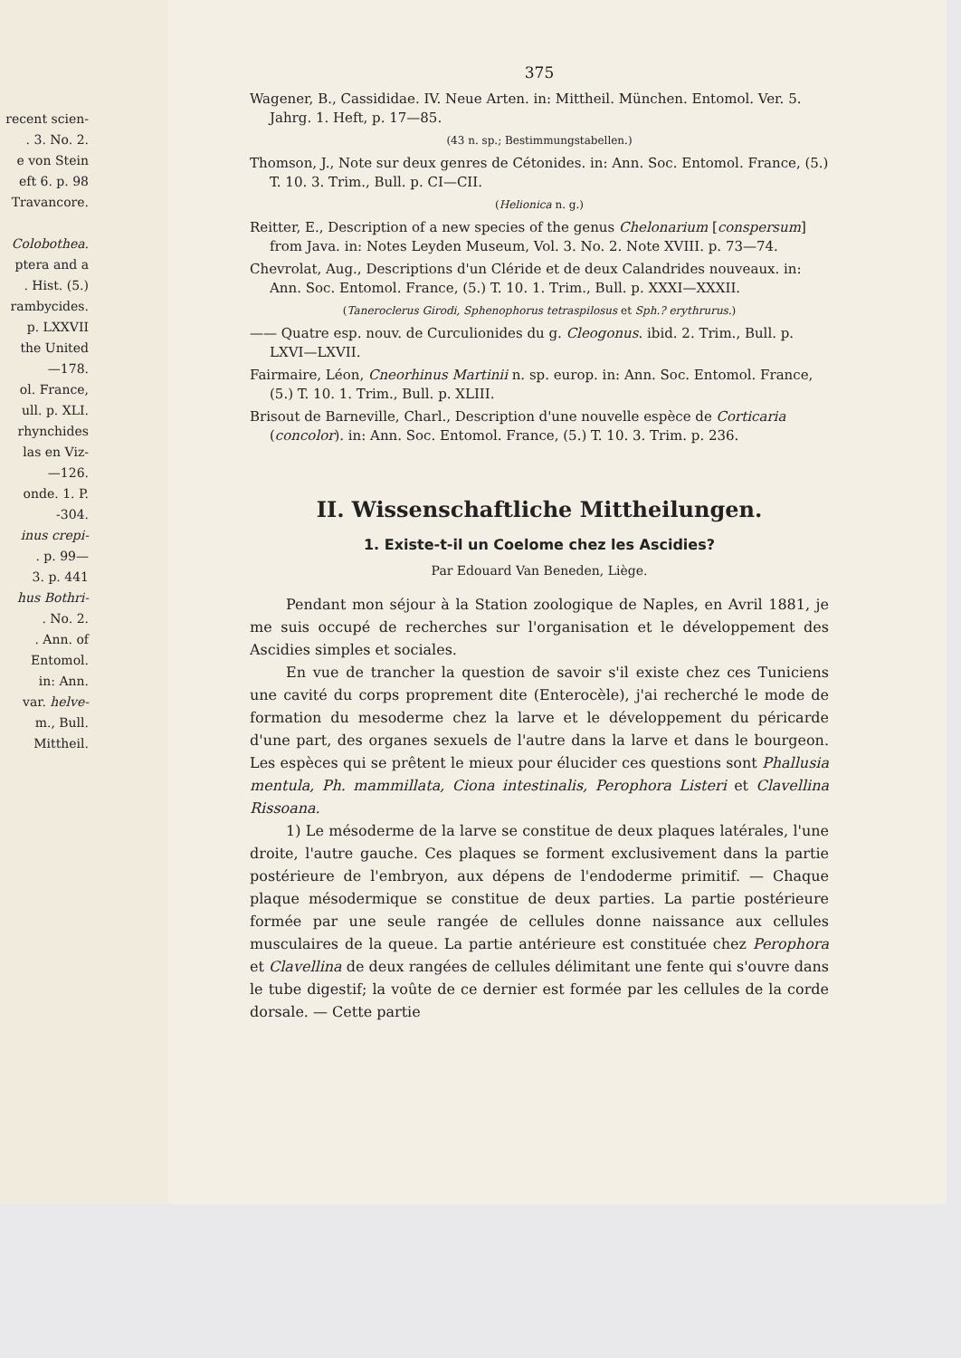recent scien-
. 3. No. 2.
e von Stein
eft 6. p. 98
Travancore.
Colobothea.
ptera and a
. Hist. (5.)
rambycides.
p. LXXVII
the United
—178.
ol. France,
ull. p. XLI.
rhynchides
las en Viz-
—126.
onde. 1. P.
-304.
inus crepi-
. p. 99—
3. p. 441
hus Bothri-
. No. 2.
. Ann. of
Entomol.
in: Ann.
var. helve-
m., Bull.
Mittheil.
375
Wagener, B., Cassididae. IV. Neue Arten. in: Mittheil. München. Entomol. Ver. 5. Jahrg. 1. Heft, p. 17—85.
(43 n. sp.; Bestimmungstabellen.)
Thomson, J., Note sur deux genres de Cétonides. in: Ann. Soc. Entomol. France, (5.) T. 10. 3. Trim., Bull. p. CI—CII.
(Helionica n. g.)
Reitter, E., Description of a new species of the genus Chelonarium [conspersum] from Java. in: Notes Leyden Museum, Vol. 3. No. 2. Note XVIII. p. 73—74.
Chevrolat, Aug., Descriptions d'un Cléride et de deux Calandrides nouveaux. in: Ann. Soc. Entomol. France, (5.) T. 10. 1. Trim., Bull. p. XXXI—XXXII.
(Taneroclerus Girodi, Sphenophorus tetraspilosus et Sph.? erythrurus.)
—— Quatre esp. nouv. de Curculionides du g. Cleogonus. ibid. 2. Trim., Bull. p. LXVI—LXVII.
Fairmaire, Léon, Cneorhinus Martinii n. sp. europ. in: Ann. Soc. Entomol. France, (5.) T. 10. 1. Trim., Bull. p. XLIII.
Brisout de Barneville, Charl., Description d'une nouvelle espèce de Corticaria (concolor). in: Ann. Soc. Entomol. France, (5.) T. 10. 3. Trim. p. 236.
II. Wissenschaftliche Mittheilungen.
1. Existe-t-il un Coelome chez les Ascidies?
Par Edouard Van Beneden, Liège.
Pendant mon séjour à la Station zoologique de Naples, en Avril 1881, je me suis occupé de recherches sur l'organisation et le développement des Ascidies simples et sociales.
En vue de trancher la question de savoir s'il existe chez ces Tuniciens une cavité du corps proprement dite (Enterocèle), j'ai recherché le mode de formation du mesoderme chez la larve et le développement du péricarde d'une part, des organes sexuels de l'autre dans la larve et dans le bourgeon. Les espèces qui se prêtent le mieux pour élucider ces questions sont Phallusia mentula, Ph. mammillata, Ciona intestinalis, Perophora Listeri et Clavellina Rissoana.
1) Le mésoderme de la larve se constitue de deux plaques latérales, l'une droite, l'autre gauche. Ces plaques se forment exclusivement dans la partie postérieure de l'embryon, aux dépens de l'endoderme primitif. — Chaque plaque mésodermique se constitue de deux parties. La partie postérieure formée par une seule rangée de cellules donne naissance aux cellules musculaires de la queue. La partie antérieure est constituée chez Perophora et Clavellina de deux rangées de cellules délimitant une fente qui s'ouvre dans le tube digestif; la voûte de ce dernier est formée par les cellules de la corde dorsale. — Cette partie